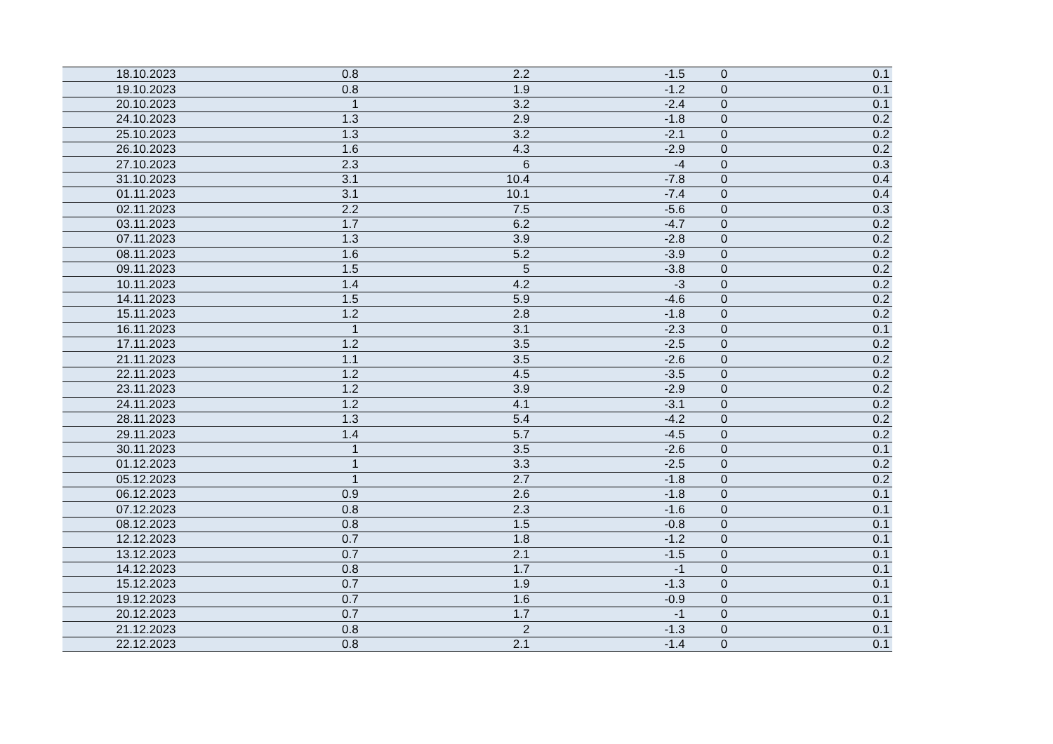| 18.10.2023 | 0.8 | 2.2 | -1.5 | 0 | 0.1 |
| 19.10.2023 | 0.8 | 1.9 | -1.2 | 0 | 0.1 |
| 20.10.2023 | 1 | 3.2 | -2.4 | 0 | 0.1 |
| 24.10.2023 | 1.3 | 2.9 | -1.8 | 0 | 0.2 |
| 25.10.2023 | 1.3 | 3.2 | -2.1 | 0 | 0.2 |
| 26.10.2023 | 1.6 | 4.3 | -2.9 | 0 | 0.2 |
| 27.10.2023 | 2.3 | 6 | -4 | 0 | 0.3 |
| 31.10.2023 | 3.1 | 10.4 | -7.8 | 0 | 0.4 |
| 01.11.2023 | 3.1 | 10.1 | -7.4 | 0 | 0.4 |
| 02.11.2023 | 2.2 | 7.5 | -5.6 | 0 | 0.3 |
| 03.11.2023 | 1.7 | 6.2 | -4.7 | 0 | 0.2 |
| 07.11.2023 | 1.3 | 3.9 | -2.8 | 0 | 0.2 |
| 08.11.2023 | 1.6 | 5.2 | -3.9 | 0 | 0.2 |
| 09.11.2023 | 1.5 | 5 | -3.8 | 0 | 0.2 |
| 10.11.2023 | 1.4 | 4.2 | -3 | 0 | 0.2 |
| 14.11.2023 | 1.5 | 5.9 | -4.6 | 0 | 0.2 |
| 15.11.2023 | 1.2 | 2.8 | -1.8 | 0 | 0.2 |
| 16.11.2023 | 1 | 3.1 | -2.3 | 0 | 0.1 |
| 17.11.2023 | 1.2 | 3.5 | -2.5 | 0 | 0.2 |
| 21.11.2023 | 1.1 | 3.5 | -2.6 | 0 | 0.2 |
| 22.11.2023 | 1.2 | 4.5 | -3.5 | 0 | 0.2 |
| 23.11.2023 | 1.2 | 3.9 | -2.9 | 0 | 0.2 |
| 24.11.2023 | 1.2 | 4.1 | -3.1 | 0 | 0.2 |
| 28.11.2023 | 1.3 | 5.4 | -4.2 | 0 | 0.2 |
| 29.11.2023 | 1.4 | 5.7 | -4.5 | 0 | 0.2 |
| 30.11.2023 | 1 | 3.5 | -2.6 | 0 | 0.1 |
| 01.12.2023 | 1 | 3.3 | -2.5 | 0 | 0.2 |
| 05.12.2023 | 1 | 2.7 | -1.8 | 0 | 0.2 |
| 06.12.2023 | 0.9 | 2.6 | -1.8 | 0 | 0.1 |
| 07.12.2023 | 0.8 | 2.3 | -1.6 | 0 | 0.1 |
| 08.12.2023 | 0.8 | 1.5 | -0.8 | 0 | 0.1 |
| 12.12.2023 | 0.7 | 1.8 | -1.2 | 0 | 0.1 |
| 13.12.2023 | 0.7 | 2.1 | -1.5 | 0 | 0.1 |
| 14.12.2023 | 0.8 | 1.7 | -1 | 0 | 0.1 |
| 15.12.2023 | 0.7 | 1.9 | -1.3 | 0 | 0.1 |
| 19.12.2023 | 0.7 | 1.6 | -0.9 | 0 | 0.1 |
| 20.12.2023 | 0.7 | 1.7 | -1 | 0 | 0.1 |
| 21.12.2023 | 0.8 | 2 | -1.3 | 0 | 0.1 |
| 22.12.2023 | 0.8 | 2.1 | -1.4 | 0 | 0.1 |